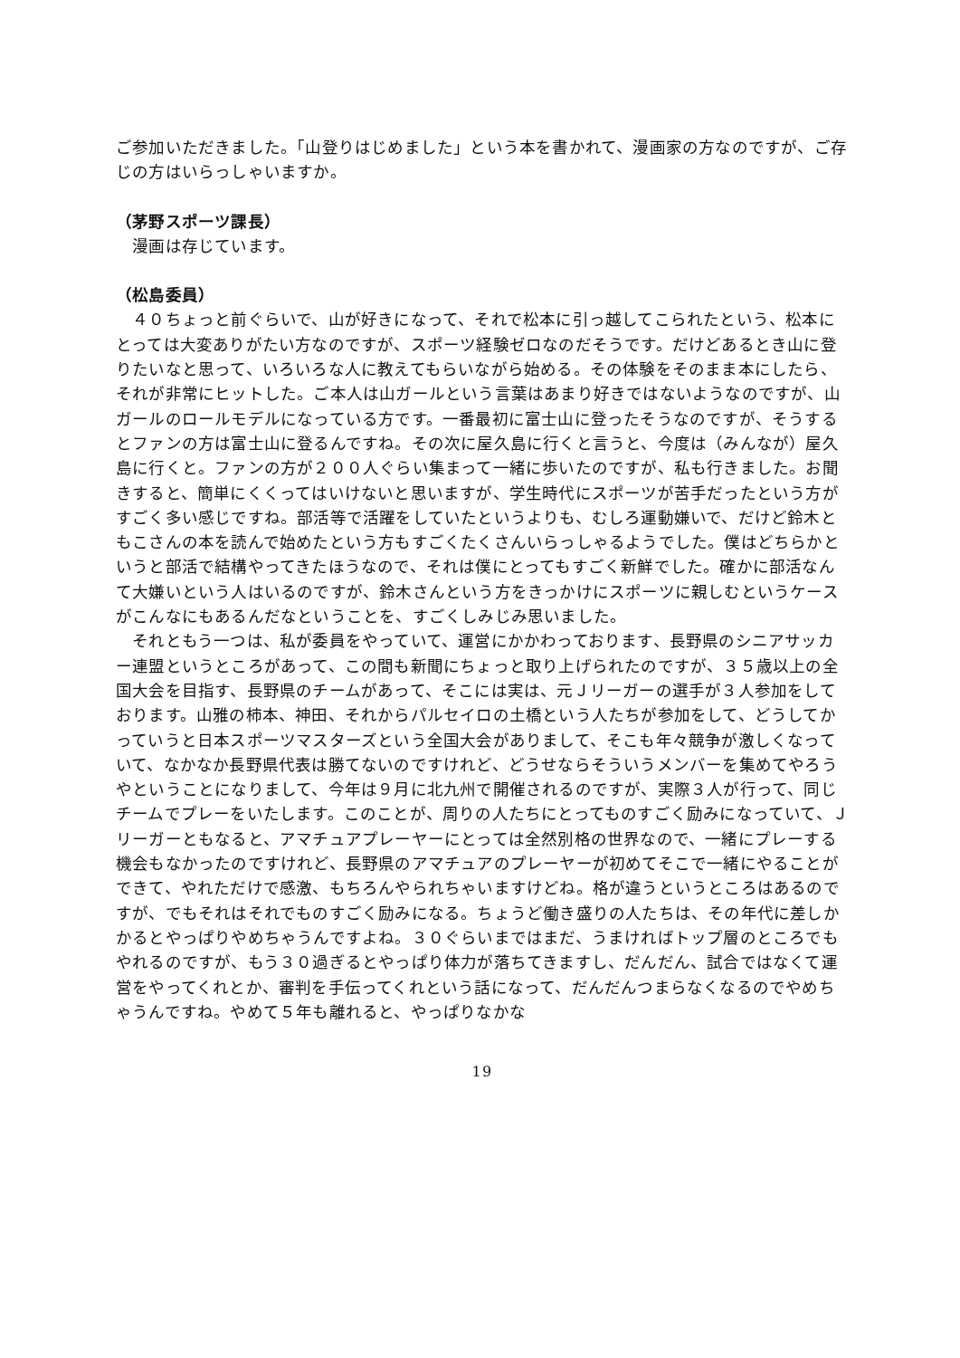ご参加いただきました。「山登りはじめました」という本を書かれて、漫画家の方なのですが、ご存じの方はいらっしゃいますか。
（茅野スポーツ課長）
　漫画は存じています。
（松島委員）
　４０ちょっと前ぐらいで、山が好きになって、それで松本に引っ越してこられたという、松本にとっては大変ありがたい方なのですが、スポーツ経験ゼロなのだそうです。だけどあるとき山に登りたいなと思って、いろいろな人に教えてもらいながら始める。その体験をそのまま本にしたら、それが非常にヒットした。ご本人は山ガールという言葉はあまり好きではないようなのですが、山ガールのロールモデルになっている方です。一番最初に富士山に登ったそうなのですが、そうするとファンの方は富士山に登るんですね。その次に屋久島に行くと言うと、今度は（みんなが）屋久島に行くと。ファンの方が２００人ぐらい集まって一緒に歩いたのですが、私も行きました。お聞きすると、簡単にくくってはいけないと思いますが、学生時代にスポーツが苦手だったという方がすごく多い感じですね。部活等で活躍をしていたというよりも、むしろ運動嫌いで、だけど鈴木ともこさんの本を読んで始めたという方もすごくたくさんいらっしゃるようでした。僕はどちらかというと部活で結構やってきたほうなので、それは僕にとってもすごく新鮮でした。確かに部活なんて大嫌いという人はいるのですが、鈴木さんという方をきっかけにスポーツに親しむというケースがこんなにもあるんだなということを、すごくしみじみ思いました。
　それともう一つは、私が委員をやっていて、運営にかかわっております、長野県のシニアサッカー連盟というところがあって、この間も新聞にちょっと取り上げられたのですが、３５歳以上の全国大会を目指す、長野県のチームがあって、そこには実は、元Ｊリーガーの選手が３人参加をしております。山雅の柿本、神田、それからパルセイロの土橋という人たちが参加をして、どうしてかっていうと日本スポーツマスターズという全国大会がありまして、そこも年々競争が激しくなっていて、なかなか長野県代表は勝てないのですけれど、どうせならそういうメンバーを集めてやろうやということになりまして、今年は９月に北九州で開催されるのですが、実際３人が行って、同じチームでプレーをいたします。このことが、周りの人たちにとってものすごく励みになっていて、Ｊリーガーともなると、アマチュアプレーヤーにとっては全然別格の世界なので、一緒にプレーする機会もなかったのですけれど、長野県のアマチュアのプレーヤーが初めてそこで一緒にやることができて、やれただけで感激、もちろんやられちゃいますけどね。格が違うというところはあるのですが、でもそれはそれでものすごく励みになる。ちょうど働き盛りの人たちは、その年代に差しかかるとやっぱりやめちゃうんですよね。３０ぐらいまではまだ、うまければトップ層のところでもやれるのですが、もう３０過ぎるとやっぱり体力が落ちてきますし、だんだん、試合ではなくて運営をやってくれとか、審判を手伝ってくれという話になって、だんだんつまらなくなるのでやめちゃうんですね。やめて５年も離れると、やっぱりなかな
19